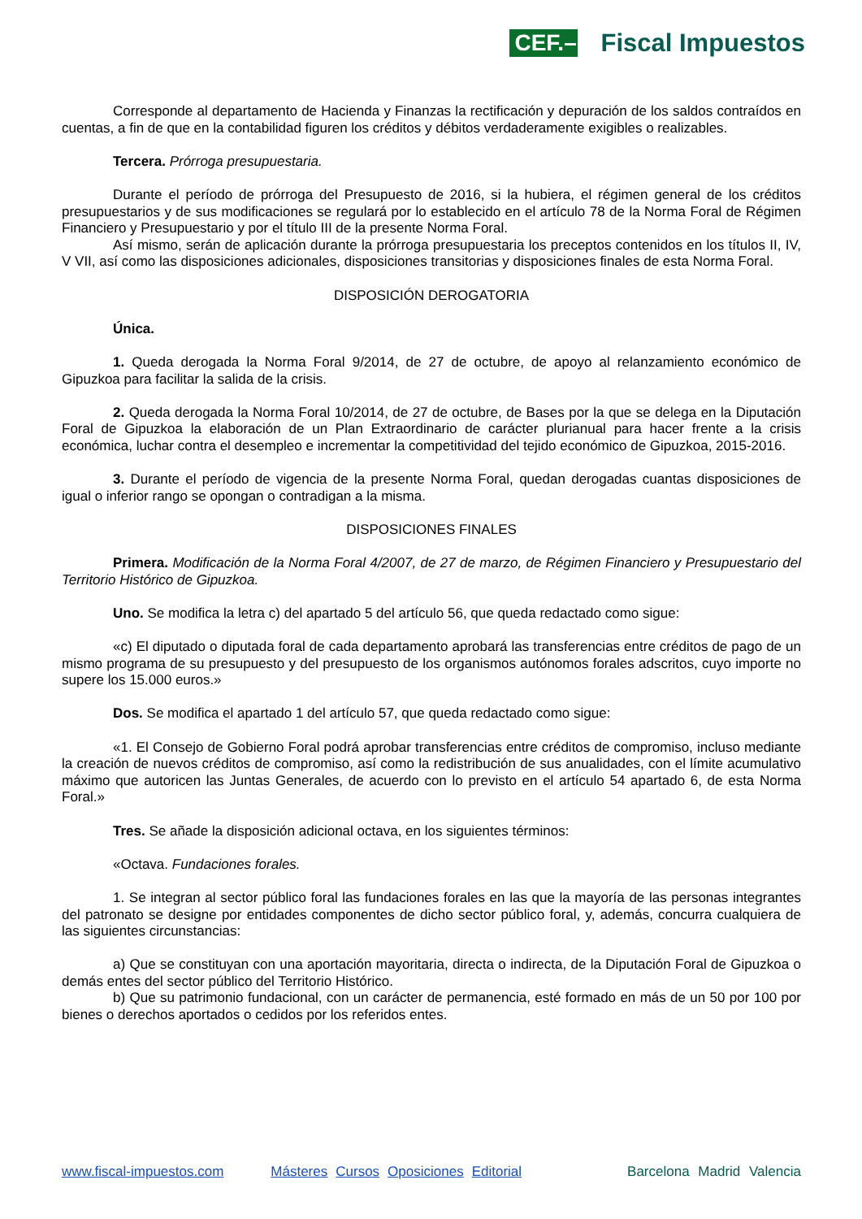CEF.– Fiscal Impuestos
Corresponde al departamento de Hacienda y Finanzas la rectificación y depuración de los saldos contraídos en cuentas, a fin de que en la contabilidad figuren los créditos y débitos verdaderamente exigibles o realizables.
Tercera. Prórroga presupuestaria.
Durante el período de prórroga del Presupuesto de 2016, si la hubiera, el régimen general de los créditos presupuestarios y de sus modificaciones se regulará por lo establecido en el artículo 78 de la Norma Foral de Régimen Financiero y Presupuestario y por el título III de la presente Norma Foral.
Así mismo, serán de aplicación durante la prórroga presupuestaria los preceptos contenidos en los títulos II, IV, V VII, así como las disposiciones adicionales, disposiciones transitorias y disposiciones finales de esta Norma Foral.
DISPOSICIÓN DEROGATORIA
Única.
1. Queda derogada la Norma Foral 9/2014, de 27 de octubre, de apoyo al relanzamiento económico de Gipuzkoa para facilitar la salida de la crisis.
2. Queda derogada la Norma Foral 10/2014, de 27 de octubre, de Bases por la que se delega en la Diputación Foral de Gipuzkoa la elaboración de un Plan Extraordinario de carácter plurianual para hacer frente a la crisis económica, luchar contra el desempleo e incrementar la competitividad del tejido económico de Gipuzkoa, 2015-2016.
3. Durante el período de vigencia de la presente Norma Foral, quedan derogadas cuantas disposiciones de igual o inferior rango se opongan o contradigan a la misma.
DISPOSICIONES FINALES
Primera. Modificación de la Norma Foral 4/2007, de 27 de marzo, de Régimen Financiero y Presupuestario del Territorio Histórico de Gipuzkoa.
Uno. Se modifica la letra c) del apartado 5 del artículo 56, que queda redactado como sigue:
«c) El diputado o diputada foral de cada departamento aprobará las transferencias entre créditos de pago de un mismo programa de su presupuesto y del presupuesto de los organismos autónomos forales adscritos, cuyo importe no supere los 15.000 euros.»
Dos. Se modifica el apartado 1 del artículo 57, que queda redactado como sigue:
«1. El Consejo de Gobierno Foral podrá aprobar transferencias entre créditos de compromiso, incluso mediante la creación de nuevos créditos de compromiso, así como la redistribución de sus anualidades, con el límite acumulativo máximo que autoricen las Juntas Generales, de acuerdo con lo previsto en el artículo 54 apartado 6, de esta Norma Foral.»
Tres. Se añade la disposición adicional octava, en los siguientes términos:
«Octava. Fundaciones forales.
1. Se integran al sector público foral las fundaciones forales en las que la mayoría de las personas integrantes del patronato se designe por entidades componentes de dicho sector público foral, y, además, concurra cualquiera de las siguientes circunstancias:
a) Que se constituyan con una aportación mayoritaria, directa o indirecta, de la Diputación Foral de Gipuzkoa o demás entes del sector público del Territorio Histórico.
b) Que su patrimonio fundacional, con un carácter de permanencia, esté formado en más de un 50 por 100 por bienes o derechos aportados o cedidos por los referidos entes.
www.fiscal-impuestos.com Másteres Cursos Oposiciones Editorial Barcelona Madrid Valencia